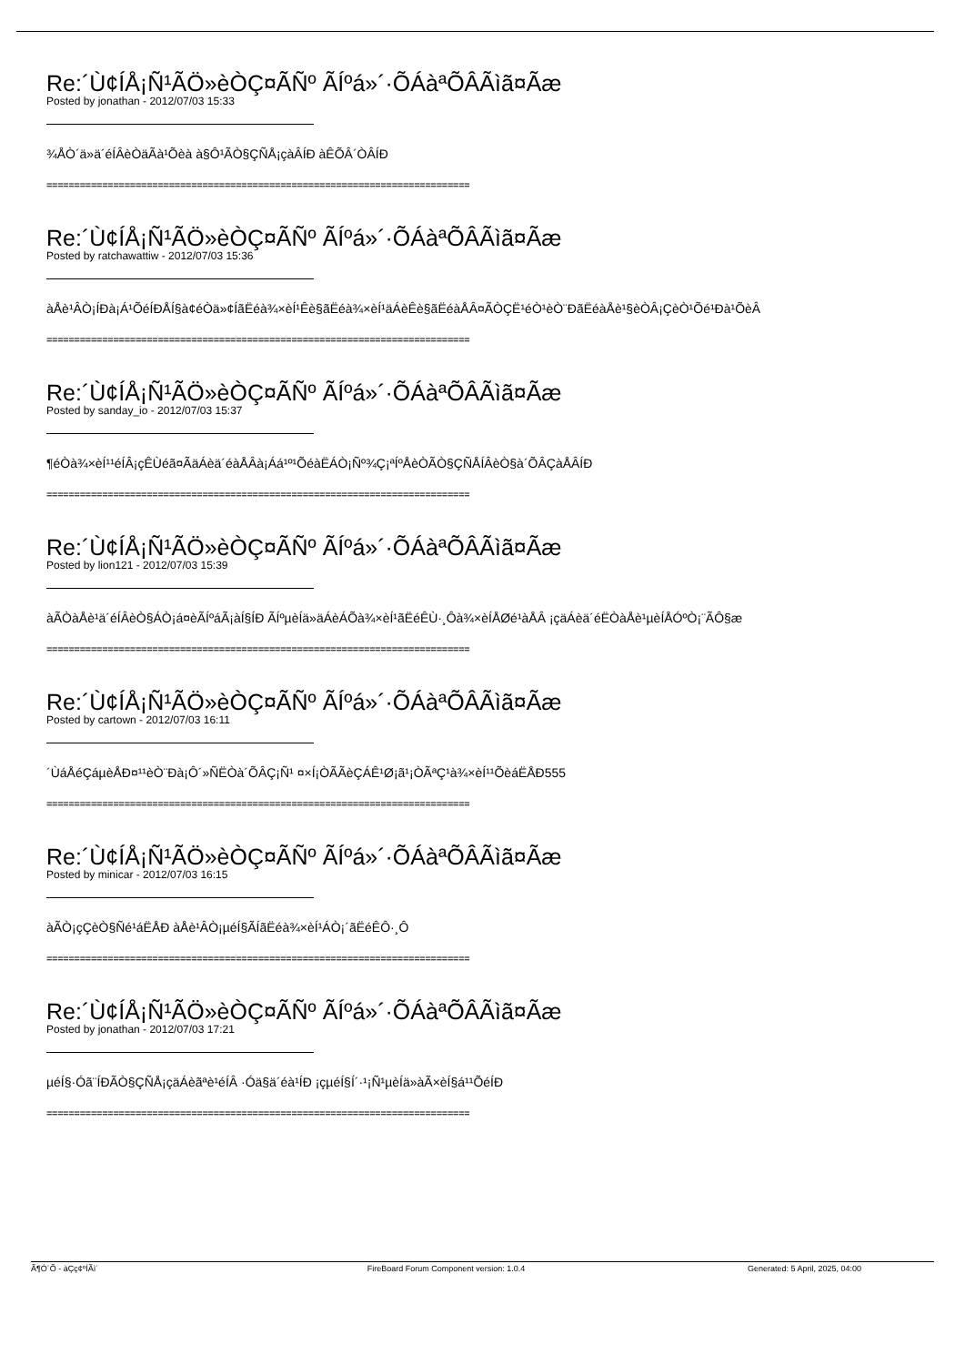Re:´Ù¢ÍÅ¡Ñ¹ÃÖ»èÒÇ¤ÃÑº ÃÍºá»´·ÕÁàªÕÂÃìã¤Ãæ
Posted by jonathan - 2012/07/03 15:33
¾ÅÒ´ä»ä´éÍÂèÒäÃà¹Õèà à§Ô¹ÃÒ§ÇÑÅ¡çàÂÍÐ àÊÕÂ´ÒÂÍÐ
============================================================================
Re:´Ù¢ÍÅ¡Ñ¹ÃÖ»èÒÇ¤ÃÑº ÃÍºá»´·ÕÁàªÕÂÃìã¤Ãæ
Posted by ratchawattiw - 2012/07/03 15:36
àÅè¹ÂÒ¡ÍÐà¡Á¹ÕéÍÐÅÍ§à¢éÒä»¢ÍãËéà¾×èÍ¹Êè§ãËéà¾×èÍ¹äÁèÊè§ãËéàÅÂ¤ÃÒÇË¹éÒ¹èÒ¨ÐãËéàÅè¹§èÒÂ¡ÇèÒ¹Õé¹Ðà¹ÕèÂ
============================================================================
Re:´Ù¢ÍÅ¡Ñ¹ÃÖ»èÒÇ¤ÃÑº ÃÍºá»´·ÕÁàªÕÂÃìã¤Ãæ
Posted by sanday_io - 2012/07/03 15:37
¶éÒà¾×èÍ¹¹éÍÂ¡çÊÙéã¤ÃäÁèä´éàÅÂà¡Áá¹º¹ÕéàËÁÒ¡Ñº¾Ç¡ªÍºÅèÒÃÒ§ÇÑÅÍÂèÒ§à´ÕÂÇàÅÂÍÐ
============================================================================
Re:´Ù¢ÍÅ¡Ñ¹ÃÖ»èÒÇ¤ÃÑº ÃÍºá»´·ÕÁàªÕÂÃìã¤Ãæ
Posted by lion121 - 2012/07/03 15:39
àÃÒàÅè¹ä´éÍÂèÒ§ÁÒ¡á¤èÃÍºáÃ¡àÍ§ÍÐ ÃÍºµèÍä»äÁèÁÕà¾×èÍ¹ãËéÊÙ·¸Ôà¾×èÍÅØé¹àÅÂ ¡çäÁèä´éËÒàÅè¹µèÍÅÓºÒ¡¨ÃÔ§æ
============================================================================
Re:´Ù¢ÍÅ¡Ñ¹ÃÖ»èÒÇ¤ÃÑº ÃÍºá»´·ÕÁàªÕÂÃìã¤Ãæ
Posted by cartown - 2012/07/03 16:11
´ÙáÅéÇáµèÅÐ¤¹¹èÒ¨Ðà¡Ô´»Ñ­ËÒà´ÕÂÇ¡Ñ¹ ¤×Í¡ÒÃÃèÇÁÊ¹Ø¡ã¹¡ÒÃªÇ¹à¾×èÍ¹¹ÕèáËÅÐ555
============================================================================
Re:´Ù¢ÍÅ¡Ñ¹ÃÖ»èÒÇ¤ÃÑº ÃÍºá»´·ÕÁàªÕÂÃìã¤Ãæ
Posted by minicar - 2012/07/03 16:15
àÃÒ¡çÇèÒ§Ñé¹áËÅÐ àÅè¹ÂÒ¡µéÍ§ÃÍãËéà¾×èÍ¹ÁÒ¡´ãËéÊÔ·¸Ô
============================================================================
Re:´Ù¢ÍÅ¡Ñ¹ÃÖ»èÒÇ¤ÃÑº ÃÍºá»´·ÕÁàªÕÂÃìã¤Ãæ
Posted by jonathan - 2012/07/03 17:21
µéÍ§·Óã¨ÍÐÃÒ§ÇÑÅ¡çäÁèãªè¹éÍÂ ·Óä§ä´éà¹ÍÐ ¡çµéÍ§Í´·¹¡Ñ¹µèÍä»àÃ×èÍ§á¹¹ÕéÍÐ
============================================================================
Ã¶Ó´Õ - àÇç¢ºÍÃì´ FireBoard Forum Component version: 1.0.4
Generated: 5 April, 2025, 04:00